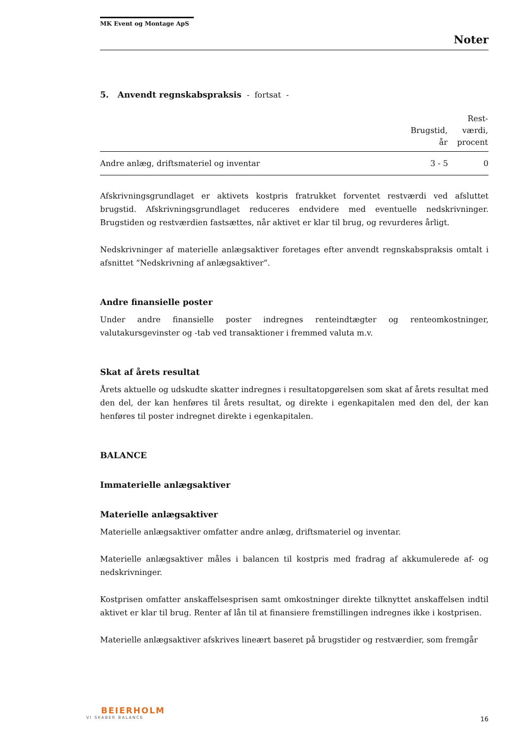MK Event og Montage ApS
Noter
5. Anvendt regnskabspraksis - fortsat -
| | Brugstid, år | Rest- værdi, procent |
| --- | --- | --- |
| Andre anlæg, driftsmateriel og inventar | 3 - 5 | 0 |
Afskrivningsgrundlaget er aktivets kostpris fratrukket forventet restværdi ved afsluttet brugstid. Afskrivningsgrundlaget reduceres endvidere med eventuelle nedskrivninger. Brugstiden og restværdien fastsættes, når aktivet er klar til brug, og revurderes årligt.
Nedskrivninger af materielle anlægsaktiver foretages efter anvendt regnskabspraksis omtalt i afsnittet ”Nedskrivning af anlægsaktiver”.
Andre finansielle poster
Under andre finansielle poster indregnes renteindtægter og renteomkostninger, valutakursgevinster og -tab ved transaktioner i fremmed valuta m.v.
Skat af årets resultat
Årets aktuelle og udskudte skatter indregnes i resultatopgørelsen som skat af årets resultat med den del, der kan henføres til årets resultat, og direkte i egenkapitalen med den del, der kan henføres til poster indregnet direkte i egenkapitalen.
BALANCE
Immaterielle anlægsaktiver
Materielle anlægsaktiver
Materielle anlægsaktiver omfatter andre anlæg, driftsmateriel og inventar.
Materielle anlægsaktiver måles i balancen til kostpris med fradrag af akkumulerede af- og nedskrivninger.
Kostprisen omfatter anskaffelsesprisen samt omkostninger direkte tilknyttet anskaffelsen indtil aktivet er klar til brug. Renter af lån til at finansiere fremstillingen indregnes ikke i kostprisen.
Materielle anlægsaktiver afskrives lineært baseret på brugstider og restværdier, som fremgår
BEIERHOLM
VI SKABER BALANCE
16